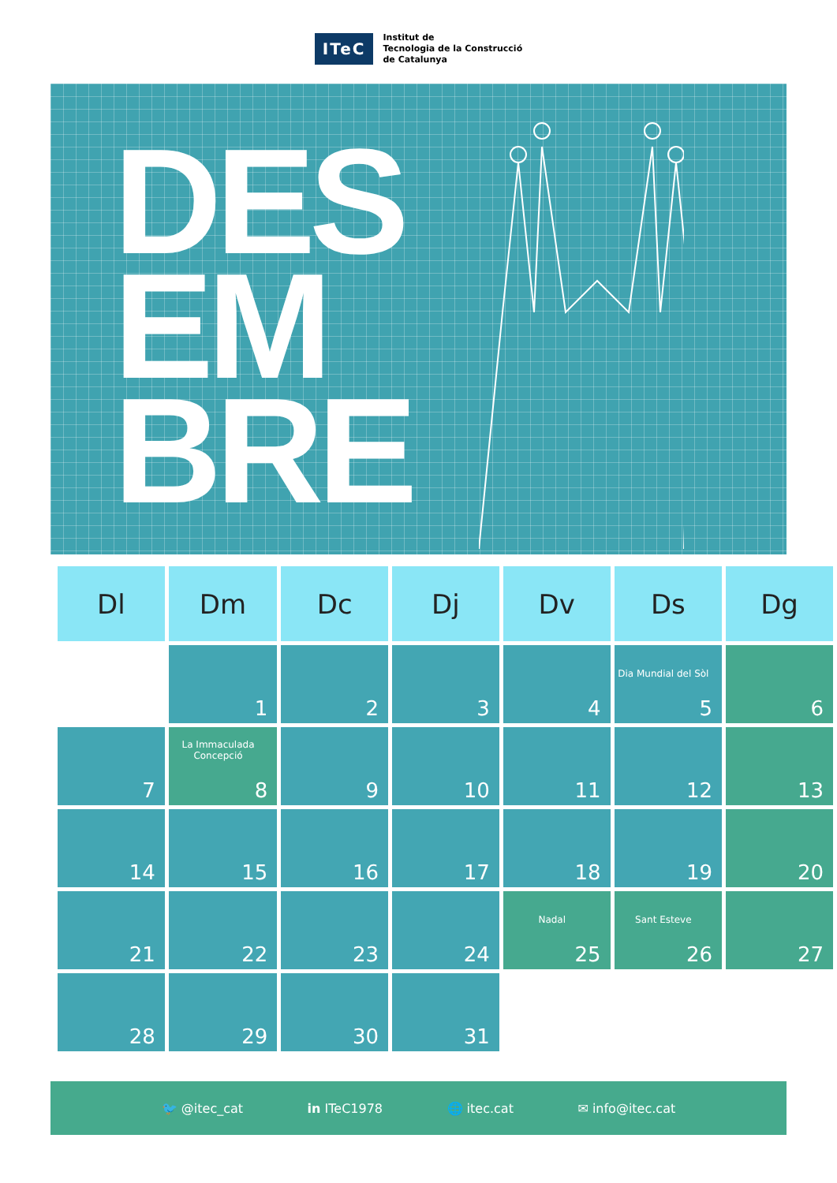ITeC
Institut de
Tecnologia de la Construcció
de Catalunya
DES
EM
BRE
| Dl | Dm | Dc | Dj | Dv | Ds | Dg |
| --- | --- | --- | --- | --- | --- | --- |
| | 1 | 2 | 3 | 4 | Dia Mundial del Sòl 5 | 6 |
| 7 | La Immaculada Concepció 8 | 9 | 10 | 11 | 12 | 13 |
| 14 | 15 | 16 | 17 | 18 | 19 | 20 |
| 21 | 22 | 23 | 24 | Nadal 25 | Sant Esteve 26 | 27 |
| 28 | 29 | 30 | 31 | | | |
🐦 @itec_cat in ITeC1978 🌐 itec.cat ✉ info@itec.cat